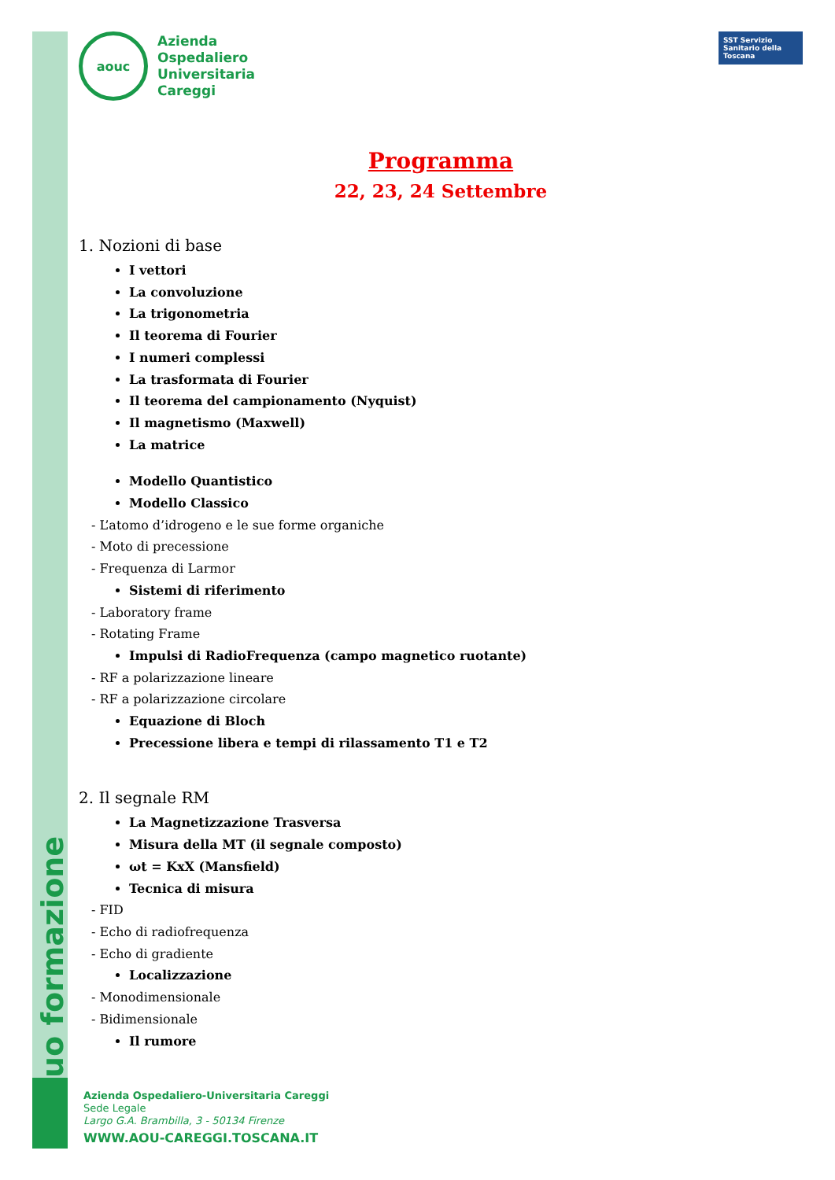uo formazione
aouc
Azienda
Ospedaliero
Universitaria
Careggi
SST Servizio Sanitario della Toscana
Programma
22, 23, 24 Settembre
1. Nozioni di base
I vettori
La convoluzione
La trigonometria
Il teorema di Fourier
I numeri complessi
La trasformata di Fourier
Il teorema del campionamento (Nyquist)
Il magnetismo (Maxwell)
La matrice
Modello Quantistico
Modello Classico
- L’atomo d’idrogeno e le sue forme organiche
- Moto di precessione
- Frequenza di Larmor
Sistemi di riferimento
- Laboratory frame
- Rotating Frame
Impulsi di RadioFrequenza (campo magnetico ruotante)
- RF a polarizzazione lineare
- RF a polarizzazione circolare
Equazione di Bloch
Precessione libera e tempi di rilassamento T1 e T2
2. Il segnale RM
La Magnetizzazione Trasversa
Misura della MT (il segnale composto)
ωt = KxX (Mansfield)
Tecnica di misura
- FID
- Echo di radiofrequenza
- Echo di gradiente
Localizzazione
- Monodimensionale
- Bidimensionale
Il rumore
Azienda Ospedaliero-Universitaria Careggi
Sede Legale
Largo G.A. Brambilla, 3 - 50134 Firenze
WWW.AOU-CAREGGI.TOSCANA.IT